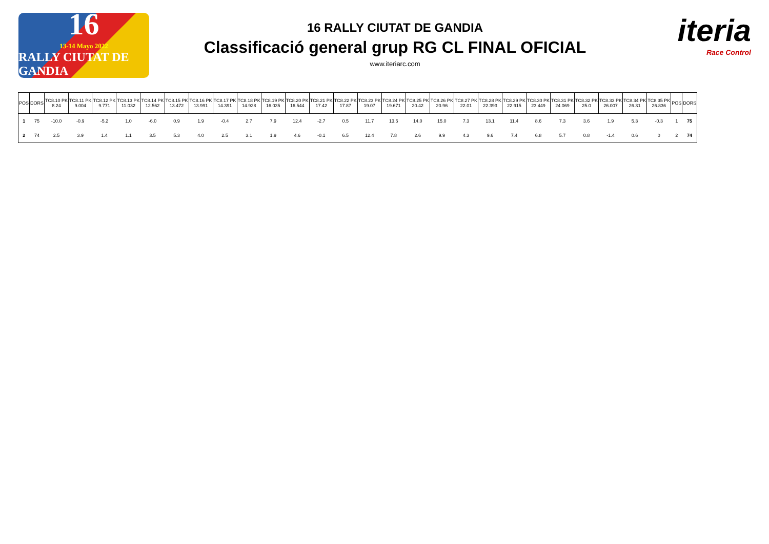16
13-14 Mayo 2022
RALLY CIUTAT DE GANDIA
16 RALLY CIUTAT DE GANDIA
Classificació general grup RG CL FINAL OFICIAL
www.iteriarc.com
iteria
Race Control
| POS | DORS | TC8.10 PK 8.24 | TC8.11 PK 9.004 | TC8.12 PK 9.771 | TC8.13 PK 11.032 | TC8.14 PK 12.562 | TC8.15 PK 13.472 | TC8.16 PK 13.991 | TC8.17 PK 14.391 | TC8.18 PK 14.928 | TC8.19 PK 16.035 | TC8.20 PK 16.544 | TC8.21 PK 17.42 | TC8.22 PK 17.87 | TC8.23 PK 19.07 | TC8.24 PK 19.671 | TC8.25 PK 20.42 | TC8.26 PK 20.96 | TC8.27 PK 22.01 | TC8.28 PK 22.393 | TC8.29 PK 22.915 | TC8.30 PK 23.449 | TC8.31 PK 24.069 | TC8.32 PK 25.0 | TC8.33 PK 26.007 | TC8.34 PK 26.31 | TC8.35 PK 26.836 | POS | DORS |
| --- | --- | --- | --- | --- | --- | --- | --- | --- | --- | --- | --- | --- | --- | --- | --- | --- | --- | --- | --- | --- | --- | --- | --- | --- | --- | --- | --- | --- | --- |
| 1 | 75 | -10.0 | -0.9 | -5.2 | 1.0 | -6.0 | 0.9 | 1.9 | -0.4 | 2.7 | 7.9 | 12.4 | -2.7 | 0.5 | 11.7 | 13.5 | 14.0 | 15.0 | 7.3 | 13.1 | 11.4 | 8.6 | 7.3 | 3.6 | 1.9 | 5.3 | -0.3 | 1 | 75 |
| 2 | 74 | 2.5 | 3.9 | 1.4 | 1.1 | 3.5 | 5.3 | 4.0 | 2.5 | 3.1 | 1.9 | 4.6 | -0.1 | 6.5 | 12.4 | 7.8 | 2.6 | 9.9 | 4.3 | 9.6 | 7.4 | 6.8 | 5.7 | 0.8 | -1.4 | 0.6 | 0 | 2 | 74 |